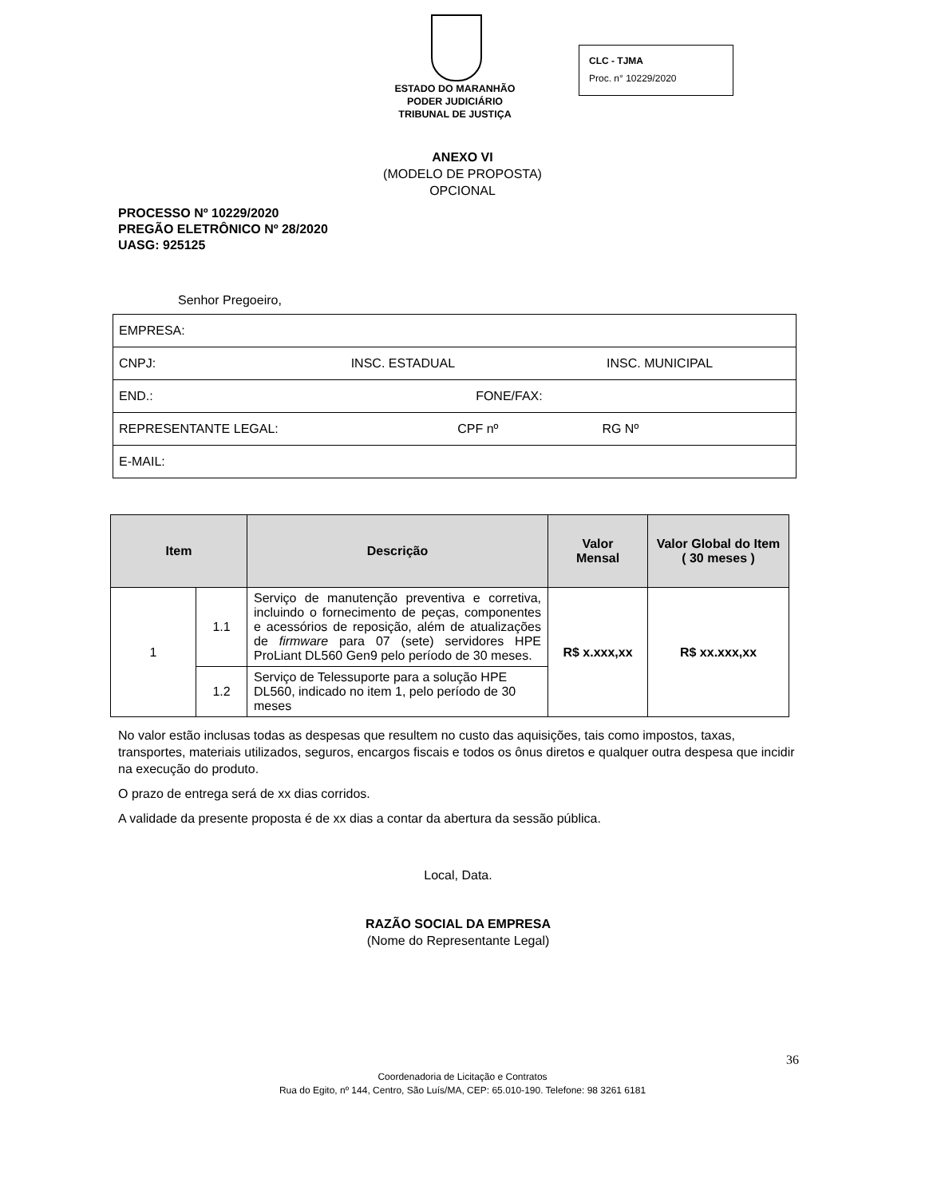ESTADO DO MARANHÃO
PODER JUDICIÁRIO
TRIBUNAL DE JUSTIÇA
CLC - TJMA
Proc. n° 10229/2020
ANEXO VI
(MODELO DE PROPOSTA)
OPCIONAL
PROCESSO Nº 10229/2020
PREGÃO ELETRÔNICO Nº 28/2020
UASG: 925125
Senhor Pregoeiro,
| EMPRESA: |
| CNPJ: INSC. ESTADUAL INSC. MUNICIPAL |
| END.: FONE/FAX: |
| REPRESENTANTE LEGAL: CPF nº RG Nº |
| E-MAIL: |
| Item | | Descrição | Valor Mensal | Valor Global do Item ( 30 meses ) |
| --- | --- | --- | --- | --- |
| 1 | 1.1 | Serviço de manutenção preventiva e corretiva, incluindo o fornecimento de peças, componentes e acessórios de reposição, além de atualizações de firmware para 07 (sete) servidores HPE ProLiant DL560 Gen9 pelo período de 30 meses. | R$ x.xxx,xx | R$ xx.xxx,xx |
| | 1.2 | Serviço de Telessuporte para a solução HPE DL560, indicado no item 1, pelo período de 30 meses | | |
No valor estão inclusas todas as despesas que resultem no custo das aquisições, tais como impostos, taxas, transportes, materiais utilizados, seguros, encargos fiscais e todos os ônus diretos e qualquer outra despesa que incidir na execução do produto.
O prazo de entrega será de xx dias corridos.
A validade da presente proposta é de xx dias a contar da abertura da sessão pública.
Local, Data.
RAZÃO SOCIAL DA EMPRESA
(Nome do Representante Legal)
36
Coordenadoria de Licitação e Contratos
Rua do Egito, nº 144, Centro, São Luís/MA, CEP: 65.010-190. Telefone: 98 3261 6181